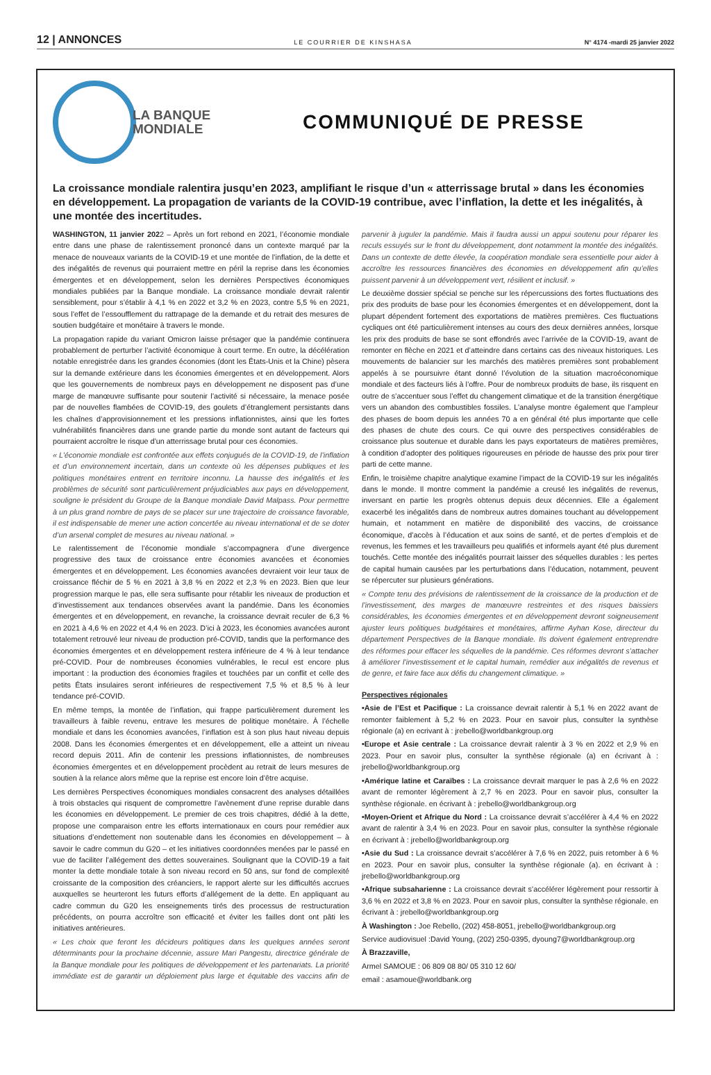12 | ANNONCES LE COURRIER DE KINSHASA N° 4174 -mardi 25 janvier 2022
LA BANQUE
MONDIALE
COMMUNIQUÉ DE PRESSE
La croissance mondiale ralentira jusqu’en 2023, amplifiant le risque d’un « atterrissage brutal » dans les économies en développement. La propagation de variants de la COVID-19 contribue, avec l’inflation, la dette et les inégalités, à une montée des incertitudes.
WASHINGTON, 11 janvier 2022 – Après un fort rebond en 2021, l’économie mondiale entre dans une phase de ralentissement prononcé dans un contexte marqué par la menace de nouveaux variants de la COVID-19 et une montée de l’inflation, de la dette et des inégalités de revenus qui pourraient mettre en péril la reprise dans les économies émergentes et en développement, selon les dernières Perspectives économiques mondiales publiées par la Banque mondiale. La croissance mondiale devrait ralentir sensiblement, pour s’établir à 4,1 % en 2022 et 3,2 % en 2023, contre 5,5 % en 2021, sous l’effet de l’essoufflement du rattrapage de la demande et du retrait des mesures de soutien budgétaire et monétaire à travers le monde.
La propagation rapide du variant Omicron laisse présager que la pandémie continuera probablement de perturber l’activité économique à court terme. En outre, la décélération notable enregistrée dans les grandes économies (dont les États-Unis et la Chine) pèsera sur la demande extérieure dans les économies émergentes et en développement. Alors que les gouvernements de nombreux pays en développement ne disposent pas d’une marge de manœuvre suffisante pour soutenir l’activité si nécessaire, la menace posée par de nouvelles flambées de COVID-19, des goulets d’étranglement persistants dans les chaînes d’approvisionnement et les pressions inflationnistes, ainsi que les fortes vulnérabilités financières dans une grande partie du monde sont autant de facteurs qui pourraient accroître le risque d’un atterrissage brutal pour ces économies.
« L’économie mondiale est confrontée aux effets conjugués de la COVID-19, de l’inflation et d’un environnement incertain, dans un contexte où les dépenses publiques et les politiques monétaires entrent en territoire inconnu. La hausse des inégalités et les problèmes de sécurité sont particulièrement préjudiciables aux pays en développement, souligne le président du Groupe de la Banque mondiale David Malpass. Pour permettre à un plus grand nombre de pays de se placer sur une trajectoire de croissance favorable, il est indispensable de mener une action concertée au niveau international et de se doter d’un arsenal complet de mesures au niveau national. »
Le ralentissement de l’économie mondiale s’accompagnera d’une divergence progressive des taux de croissance entre économies avancées et économies émergentes et en développement. Les économies avancées devraient voir leur taux de croissance fléchir de 5 % en 2021 à 3,8 % en 2022 et 2,3 % en 2023. Bien que leur progression marque le pas, elle sera suffisante pour rétablir les niveaux de production et d’investissement aux tendances observées avant la pandémie. Dans les économies émergentes et en développement, en revanche, la croissance devrait reculer de 6,3 % en 2021 à 4,6 % en 2022 et 4,4 % en 2023. D’ici à 2023, les économies avancées auront totalement retrouvé leur niveau de production pré-COVID, tandis que la performance des économies émergentes et en développement restera inférieure de 4 % à leur tendance pré-COVID. Pour de nombreuses économies vulnérables, le recul est encore plus important : la production des économies fragiles et touchées par un conflit et celle des petits États insulaires seront inférieures de respectivement 7,5 % et 8,5 % à leur tendance pré-COVID.
En même temps, la montée de l’inflation, qui frappe particulièrement durement les travailleurs à faible revenu, entrave les mesures de politique monétaire. À l’échelle mondiale et dans les économies avancées, l’inflation est à son plus haut niveau depuis 2008. Dans les économies émergentes et en développement, elle a atteint un niveau record depuis 2011. Afin de contenir les pressions inflationnistes, de nombreuses économies émergentes et en développement procèdent au retrait de leurs mesures de soutien à la relance alors même que la reprise est encore loin d’être acquise.
Les dernières Perspectives économiques mondiales consacrent des analyses détaillées à trois obstacles qui risquent de compromettre l’avènement d’une reprise durable dans les économies en développement. Le premier de ces trois chapitres, dédié à la dette, propose une comparaison entre les efforts internationaux en cours pour remédier aux situations d’endettement non soutenable dans les économies en développement – à savoir le cadre commun du G20 – et les initiatives coordonnées menées par le passé en vue de faciliter l’allégement des dettes souveraines. Soulignant que la COVID-19 a fait monter la dette mondiale totale à son niveau record en 50 ans, sur fond de complexité croissante de la composition des créanciers, le rapport alerte sur les difficultés accrues auxquelles se heurteront les futurs efforts d’allégement de la dette. En appliquant au cadre commun du G20 les enseignements tirés des processus de restructuration précédents, on pourra accroître son efficacité et éviter les failles dont ont pâti les initiatives antérieures.
« Les choix que feront les décideurs politiques dans les quelques années seront déterminants pour la prochaine décennie, assure Mari Pangestu, directrice générale de la Banque mondiale pour les politiques de développement et les partenariats. La priorité immédiate est de garantir un déploiement plus large et équitable des vaccins afin de parvenir à juguler la pandémie. Mais il faudra aussi un appui soutenu pour réparer les reculs essuyés sur le front du développement, dont notamment la montée des inégalités. Dans un contexte de dette élevée, la coopération mondiale sera essentielle pour aider à accroître les ressources financières des économies en développement afin qu’elles puissent parvenir à un développement vert, résilient et inclusif. »
Le deuxième dossier spécial se penche sur les répercussions des fortes fluctuations des prix des produits de base pour les économies émergentes et en développement, dont la plupart dépendent fortement des exportations de matières premières. Ces fluctuations cycliques ont été particulièrement intenses au cours des deux dernières années, lorsque les prix des produits de base se sont effondrés avec l’arrivée de la COVID-19, avant de remonter en flèche en 2021 et d’atteindre dans certains cas des niveaux historiques. Les mouvements de balancier sur les marchés des matières premières sont probablement appelés à se poursuivre étant donné l’évolution de la situation macroéconomique mondiale et des facteurs liés à l’offre. Pour de nombreux produits de base, ils risquent en outre de s’accentuer sous l’effet du changement climatique et de la transition énergétique vers un abandon des combustibles fossiles. L’analyse montre également que l’ampleur des phases de boom depuis les années 70 a en général été plus importante que celle des phases de chute des cours. Ce qui ouvre des perspectives considérables de croissance plus soutenue et durable dans les pays exportateurs de matières premières, à condition d’adopter des politiques rigoureuses en période de hausse des prix pour tirer parti de cette manne.
Enfin, le troisième chapitre analytique examine l’impact de la COVID-19 sur les inégalités dans le monde. Il montre comment la pandémie a creusé les inégalités de revenus, inversant en partie les progrès obtenus depuis deux décennies. Elle a également exacerbé les inégalités dans de nombreux autres domaines touchant au développement humain, et notamment en matière de disponibilité des vaccins, de croissance économique, d’accès à l’éducation et aux soins de santé, et de pertes d’emplois et de revenus, les femmes et les travailleurs peu qualifiés et informels ayant été plus durement touchés. Cette montée des inégalités pourrait laisser des séquelles durables : les pertes de capital humain causées par les perturbations dans l’éducation, notamment, peuvent se répercuter sur plusieurs générations.
« Compte tenu des prévisions de ralentissement de la croissance de la production et de l’investissement, des marges de manœuvre restreintes et des risques baissiers considérables, les économies émergentes et en développement devront soigneusement ajuster leurs politiques budgétaires et monétaires, affirme Ayhan Kose, directeur du département Perspectives de la Banque mondiale. Ils doivent également entreprendre des réformes pour effacer les séquelles de la pandémie. Ces réformes devront s’attacher à améliorer l’investissement et le capital humain, remédier aux inégalités de revenus et de genre, et faire face aux défis du changement climatique. »
Perspectives régionales
•Asie de l’Est et Pacifique : La croissance devrait ralentir à 5,1 % en 2022 avant de remonter faiblement à 5,2 % en 2023. Pour en savoir plus, consulter la synthèse régionale (a) en ecrivant à : jrebello@worldbankgroup.org
•Europe et Asie centrale : La croissance devrait ralentir à 3 % en 2022 et 2,9 % en 2023. Pour en savoir plus, consulter la synthèse régionale (a) en écrivant à : jrebello@worldbankgroup.org
•Amérique latine et Caraïbes : La croissance devrait marquer le pas à 2,6 % en 2022 avant de remonter légèrement à 2,7 % en 2023. Pour en savoir plus, consulter la synthèse régionale. en écrivant à : jrebello@worldbankgroup.org
•Moyen-Orient et Afrique du Nord : La croissance devrait s’accélérer à 4,4 % en 2022 avant de ralentir à 3,4 % en 2023. Pour en savoir plus, consulter la synthèse régionale en écrivant à : jrebello@worldbankgroup.org
•Asie du Sud : La croissance devrait s’accélérer à 7,6 % en 2022, puis retomber à 6 % en 2023. Pour en savoir plus, consulter la synthèse régionale (a). en écrivant à : jrebello@worldbankgroup.org
•Afrique subsaharienne : La croissance devrait s’accélérer légèrement pour ressortir à 3,6 % en 2022 et 3,8 % en 2023. Pour en savoir plus, consulter la synthèse régionale. en écrivant à : jrebello@worldbankgroup.org
À Washington : Joe Rebello, (202) 458-8051, jrebello@worldbankgroup.org
Service audiovisuel :David Young, (202) 250-0395, dyoung7@worldbankgroup.org
À Brazzaville,
Armel SAMOUE : 06 809 08 80/ 05 310 12 60/
email : asamoue@worldbank.org